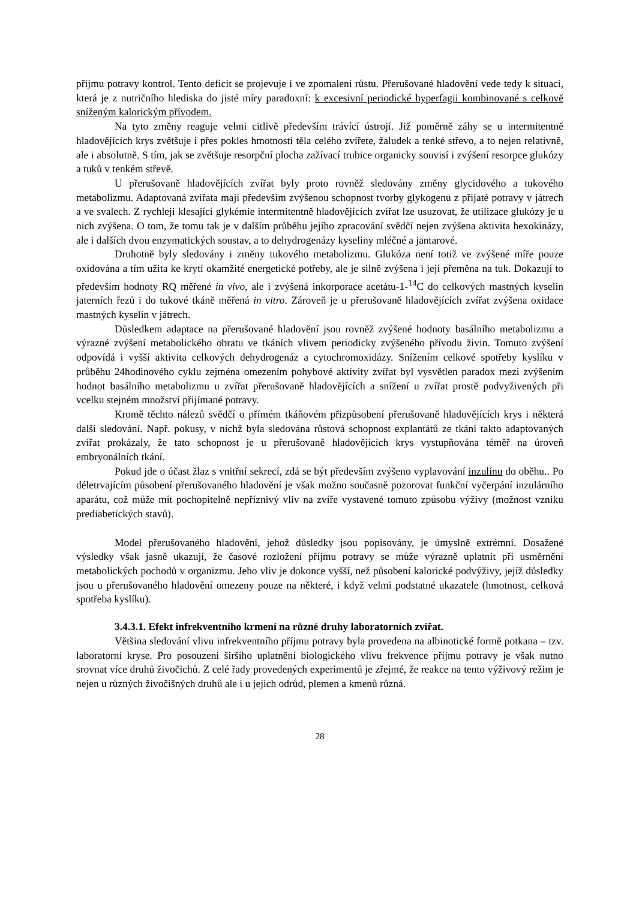příjmu potravy kontrol. Tento deficit se projevuje i ve zpomalení růstu. Přerušované hladovění vede tedy k situaci, která je z nutričního hlediska do jisté míry paradoxní: k excesivní periodické hyperfagii kombinované s celkově sníženým kalorickým přívodem.
Na tyto změny reaguje velmi citlivě především trávící ústrojí. Již poměrně záhy se u intermitentně hladovějících krys zvětšuje i přes pokles hmotnosti těla celého zvířete, žaludek a tenké střevo, a to nejen relativně, ale i absolutně. S tím, jak se zvětšuje resorpční plocha zažívací trubice organicky souvisí i zvýšení resorpce glukózy a tuků v tenkém střevě.
U přerušovaně hladovějících zvířat byly proto rovněž sledovány změny glycidového a tukového metabolizmu. Adaptovaná zvířata mají především zvýšenou schopnost tvorby glykogenu z přijaté potravy v játrech a ve svalech. Z rychleji klesající glykémie intermitentně hladovějících zvířat lze usuzovat, že utilizace glukózy je u nich zvýšena. O tom, že tomu tak je v dalším průběhu jejího zpracování svědčí nejen zvýšena aktivita hexokinázy, ale i dalších dvou enzymatických soustav, a to dehydrogenázy kyseliny mléčné a jantarové.
Druhotně byly sledovány i změny tukového metabolizmu. Glukóza není totiž ve zvýšené míře pouze oxidována a tím užita ke krytí okamžité energetické potřeby, ale je silně zvýšena i její přeměna na tuk. Dokazují to především hodnoty RQ měřené in vivo, ale i zvýšená inkorporace acetátu-1-<sup>14</sup>C do celkových mastných kyselin jaterních řezů i do tukové tkáně měřená in vitro. Zároveň je u přerušovaně hladovějících zvířat zvýšena oxidace mastných kyselin v játrech.
Důsledkem adaptace na přerušované hladovění jsou rovněž zvýšené hodnoty basálního metabolizmu a výrazné zvýšení metabolického obratu ve tkáních vlivem periodicky zvýšeného přívodu živin. Tomuto zvýšení odpovídá i vyšší aktivita celkových dehydrogenáz a cytochromoxidázy. Snížením celkové spotřeby kyslíku v průběhu 24hodinového cyklu zejména omezením pohybové aktivity zvířat byl vysvětlen paradox mezi zvýšením hodnot basálního metabolizmu u zvířat přerušovaně hladovějících a snížení u zvířat prostě podvyživených při vcelku stejném množství přijímané potravy.
Kromě těchto nálezů svědčí o přímém tkáňovém přizpůsobení přerušovaně hladovějících krys i některá další sledování. Např. pokusy, v nichž byla sledována růstová schopnost explantátů ze tkání takto adaptovaných zvířat prokázaly, že tato schopnost je u přerušovaně hladovějících krys vystupňována téměř na úroveň embryonálních tkání.
Pokud jde o účast žlaz s vnitřní sekrecí, zdá se být především zvýšeno vyplavování inzulínu do oběhu.. Po déletrvajícím působení přerušovaného hladovění je však možno současně pozorovat funkční vyčerpání inzulárního aparátu, což může mít pochopitelně nepříznivý vliv na zvíře vystavené tomuto způsobu výživy (možnost vzniku prediabetických stavů).
Model přerušovaného hladovění, jehož důsledky jsou popisovány, je úmyslně extrémní. Dosažené výsledky však jasně ukazují, že časové rozložení příjmu potravy se může výrazně uplatnit při usměrnění metabolických pochodů v organizmu. Jeho vliv je dokonce vyšší, než působení kalorické podvýživy, jejíž důsledky jsou u přerušovaného hladovění omezeny pouze na některé, i když velmi podstatné ukazatele (hmotnost, celková spotřeba kyslíku).
3.4.3.1. Efekt infrekventního krmení na různé druhy laboratorních zvířat.
Většina sledování vlivu infrekventního příjmu potravy byla provedena na albinotické formě potkana – tzv. laboratorní kryse. Pro posouzení širšího uplatnění biologického vlivu frekvence příjmu potravy je však nutno srovnat více druhů živočichů. Z celé řady provedených experimentů je zřejmé, že reakce na tento výživový režim je nejen u různých živočišných druhů ale i u jejich odrůd, plemen a kmenů různá.
28